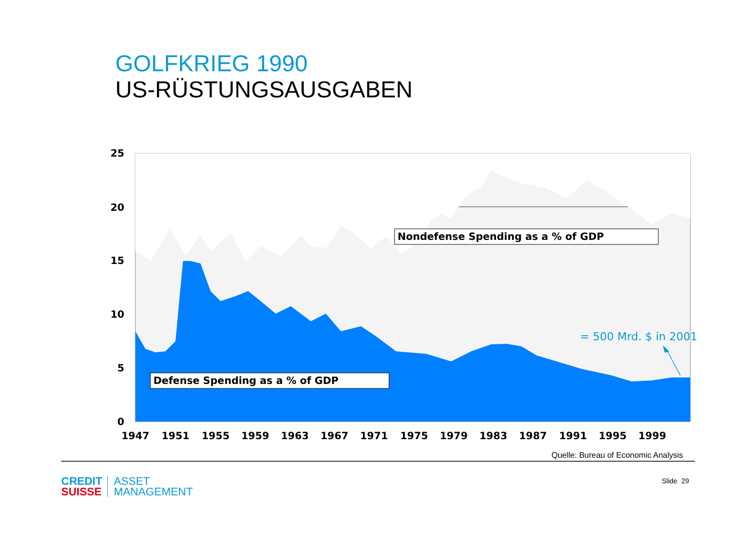GOLFKRIEG 1990
US-RÜSTUNGSAUSGABEN
25
20
15
10
5
0
1947
1951
1955
1959
1963
1967
1971
1975
1979
1983
1987
1991
1995
1999
Nondefense Spending as a % of GDP
Defense Spending as a % of GDP
= 500 Mrd. $ in 2001
Quelle: Bureau of Economic Analysis
Slide 29
CREDIT
SUISSE
ASSET
MANAGEMENT